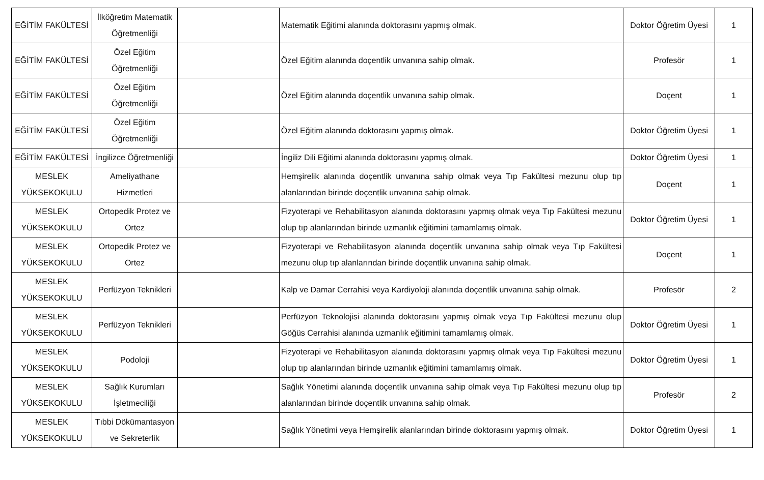| EĞİTİM FAKÜLTESİ | İlköğretim Matematik Öğretmenliği | | Matematik Eğitimi alanında doktorasını yapmış olmak. | Doktor Öğretim Üyesi | 1 |
| EĞİTİM FAKÜLTESİ | Özel Eğitim Öğretmenliği | | Özel Eğitim alanında doçentlik unvanına sahip olmak. | Profesör | 1 |
| EĞİTİM FAKÜLTESİ | Özel Eğitim Öğretmenliği | | Özel Eğitim alanında doçentlik unvanına sahip olmak. | Doçent | 1 |
| EĞİTİM FAKÜLTESİ | Özel Eğitim Öğretmenliği | | Özel Eğitim alanında doktorasını yapmış olmak. | Doktor Öğretim Üyesi | 1 |
| EĞİTİM FAKÜLTESİ | İngilizce Öğretmenliği | | İngiliz Dili Eğitimi alanında doktorasını yapmış olmak. | Doktor Öğretim Üyesi | 1 |
| MESLEK YÜKSEKOKULU | Ameliyathane Hizmetleri | | Hemşirelik alanında doçentlik unvanına sahip olmak veya Tıp Fakültesi mezunu olup tıp alanlarından birinde doçentlik unvanına sahip olmak. | Doçent | 1 |
| MESLEK YÜKSEKOKULU | Ortopedik Protez ve Ortez | | Fizyoterapi ve Rehabilitasyon alanında doktorasını yapmış olmak veya Tıp Fakültesi mezunu olup tıp alanlarından birinde uzmanlık eğitimini tamamlamış olmak. | Doktor Öğretim Üyesi | 1 |
| MESLEK YÜKSEKOKULU | Ortopedik Protez ve Ortez | | Fizyoterapi ve Rehabilitasyon alanında doçentlik unvanına sahip olmak veya Tıp Fakültesi mezunu olup tıp alanlarından birinde doçentlik unvanına sahip olmak. | Doçent | 1 |
| MESLEK YÜKSEKOKULU | Perfüzyon Teknikleri | | Kalp ve Damar Cerrahisi veya Kardiyoloji alanında doçentlik unvanına sahip olmak. | Profesör | 2 |
| MESLEK YÜKSEKOKULU | Perfüzyon Teknikleri | | Perfüzyon Teknolojisi alanında doktorasını yapmış olmak veya Tıp Fakültesi mezunu olup Göğüs Cerrahisi alanında uzmanlık eğitimini tamamlamış olmak. | Doktor Öğretim Üyesi | 1 |
| MESLEK YÜKSEKOKULU | Podoloji | | Fizyoterapi ve Rehabilitasyon alanında doktorasını yapmış olmak veya Tıp Fakültesi mezunu olup tıp alanlarından birinde uzmanlık eğitimini tamamlamış olmak. | Doktor Öğretim Üyesi | 1 |
| MESLEK YÜKSEKOKULU | Sağlık Kurumları İşletmeciliği | | Sağlık Yönetimi alanında doçentlik unvanına sahip olmak veya Tıp Fakültesi mezunu olup tıp alanlarından birinde doçentlik unvanına sahip olmak. | Profesör | 2 |
| MESLEK YÜKSEKOKULU | Tıbbi Dökümantasyon ve Sekreterlik | | Sağlık Yönetimi veya Hemşirelik alanlarından birinde doktorasını yapmış olmak. | Doktor Öğretim Üyesi | 1 |